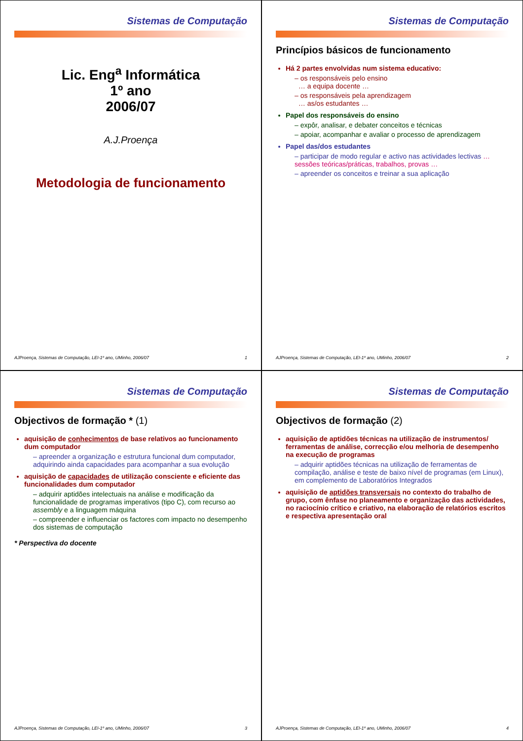Sistemas de Computação
Lic. Eng<sup>a</sup> Informática
1º ano
2006/07
A.J.Proença
Metodologia de funcionamento
AJProença, Sistemas de Computação, LEI-1º ano, UMinho, 2006/07 1
Sistemas de Computação
Princípios básicos de funcionamento
Há 2 partes envolvidas num sistema educativo:
– os responsáveis pelo ensino
… a equipa docente …
– os responsáveis pela aprendizagem
… as/os estudantes …
Papel dos responsáveis do ensino
– expôr, analisar, e debater conceitos e técnicas
– apoiar, acompanhar e avaliar o processo de aprendizagem
Papel das/dos estudantes
– participar de modo regular e activo nas actividades lectivas … sessões teóricas/práticas, trabalhos, provas …
– apreender os conceitos e treinar a sua aplicação
AJProença, Sistemas de Computação, LEI-1º ano, UMinho, 2006/07 2
Sistemas de Computação
Objectivos de formação * (1)
aquisição de conhecimentos de base relativos ao funcionamento dum computador
– apreender a organização e estrutura funcional dum computador, adquirindo ainda capacidades para acompanhar a sua evolução
aquisição de capacidades de utilização consciente e eficiente das funcionalidades dum computador
– adquirir aptidões intelectuais na análise e modificação da funcionalidade de programas imperativos (tipo C), com recurso ao assembly e a linguagem máquina
– compreender e influenciar os factores com impacto no desempenho dos sistemas de computação
* Perspectiva do docente
AJProença, Sistemas de Computação, LEI-1º ano, UMinho, 2006/07 3
Sistemas de Computação
Objectivos de formação (2)
aquisição de aptidões técnicas na utilização de instrumentos/ ferramentas de análise, correcção e/ou melhoria de desempenho na execução de programas
– adquirir aptidões técnicas na utilização de ferramentas de compilação, análise e teste de baixo nível de programas (em Linux), em complemento de Laboratórios Integrados
aquisição de aptidões transversais no contexto do trabalho de grupo, com ênfase no planeamento e organização das actividades, no raciocínio crítico e criativo, na elaboração de relatórios escritos e respectiva apresentação oral
AJProença, Sistemas de Computação, LEI-1º ano, UMinho, 2006/07 4